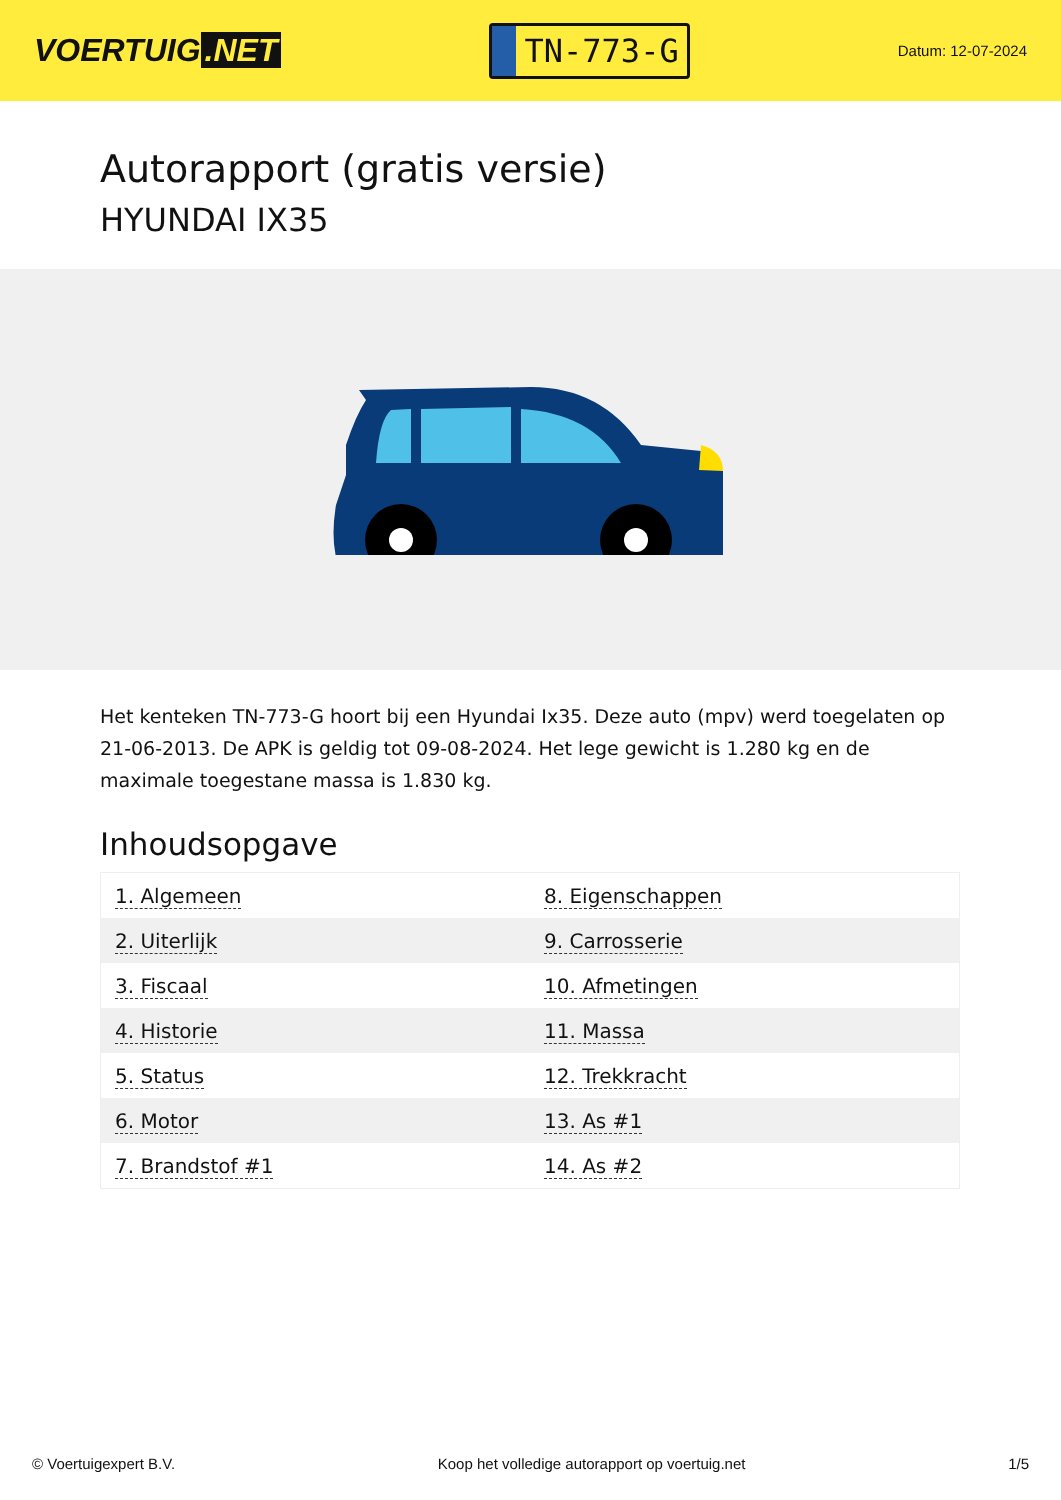VOERTUIG.NET
TN-773-G
Datum: 12-07-2024
Autorapport (gratis versie)
HYUNDAI IX35
Het kenteken TN-773-G hoort bij een Hyundai Ix35. Deze auto (mpv) werd toegelaten op 21-06-2013. De APK is geldig tot 09-08-2024. Het lege gewicht is 1.280 kg en de maximale toegestane massa is 1.830 kg.
Inhoudsopgave
| 1. Algemeen | 8. Eigenschappen |
| 2. Uiterlijk | 9. Carrosserie |
| 3. Fiscaal | 10. Afmetingen |
| 4. Historie | 11. Massa |
| 5. Status | 12. Trekkracht |
| 6. Motor | 13. As #1 |
| 7. Brandstof #1 | 14. As #2 |
© Voertuigexpert B.V. Koop het volledige autorapport op voertuig.net 1/5